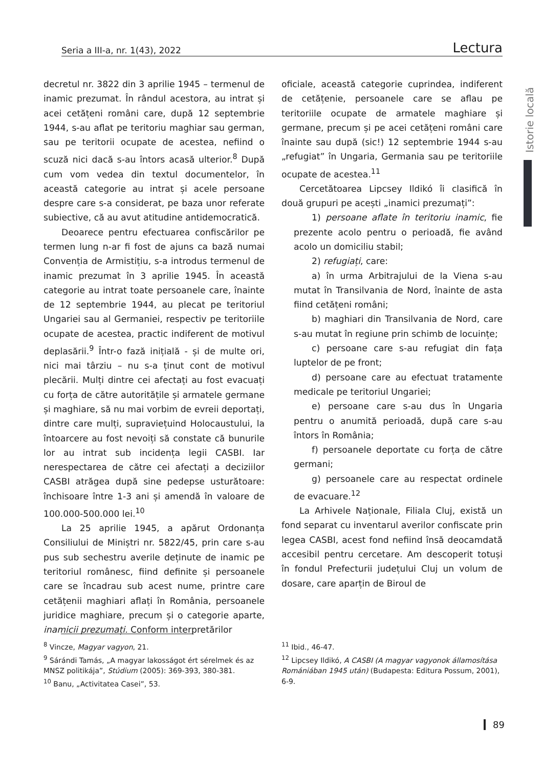Seria a III-a, nr. 1(43), 2022 Lectura
Istorie locală
decretul nr. 3822 din 3 aprilie 1945 – termenul de inamic prezumat. În rândul acestora, au intrat și acei cetățeni români care, după 12 septembrie 1944, s-au aflat pe teritoriu maghiar sau german, sau pe teritorii ocupate de acestea, nefiind o scuză nici dacă s-au întors acasă ulterior.<sup>8</sup> După cum vom vedea din textul documentelor, în această categorie au intrat și acele persoane despre care s-a considerat, pe baza unor referate subiective, că au avut atitudine antidemocratică.
Deoarece pentru efectuarea confiscărilor pe termen lung n-ar fi fost de ajuns ca bază numai Convenția de Armistițiu, s-a introdus termenul de inamic prezumat în 3 aprilie 1945. În această categorie au intrat toate persoanele care, înainte de 12 septembrie 1944, au plecat pe teritoriul Ungariei sau al Germaniei, respectiv pe teritoriile ocupate de acestea, practic indiferent de motivul deplasării.<sup>9</sup> Într-o fază inițială - și de multe ori, nici mai târziu – nu s-a ținut cont de motivul plecării. Mulți dintre cei afectați au fost evacuați cu forța de către autoritățile și armatele germane și maghiare, să nu mai vorbim de evreii deportați, dintre care mulți, supraviețuind Holocaustului, la întoarcere au fost nevoiți să constate că bunurile lor au intrat sub incidența legii CASBI. Iar nerespectarea de către cei afectați a deciziilor CASBI atrăgea după sine pedepse usturătoare: închisoare între 1-3 ani și amendă în valoare de 100.000-500.000 lei.<sup>10</sup>
La 25 aprilie 1945, a apărut Ordonanța Consiliului de Miniștri nr. 5822/45, prin care s-au pus sub sechestru averile deținute de inamic pe teritoriul românesc, fiind definite și persoanele care se încadrau sub acest nume, printre care cetățenii maghiari aflați în România, persoanele juridice maghiare, precum și o categorie aparte, inamicii prezumați. Conform interpretărilor
oficiale, această categorie cuprindea, indiferent de cetățenie, persoanele care se aflau pe teritoriile ocupate de armatele maghiare și germane, precum și pe acei cetățeni români care înainte sau după (sic!) 12 septembrie 1944 s-au „refugiat” în Ungaria, Germania sau pe teritoriile ocupate de acestea.<sup>11</sup>
Cercetătoarea Lipcsey Ildikó îi clasifică în două grupuri pe acești „inamici prezumați”:
1) persoane aflate în teritoriu inamic, fie prezente acolo pentru o perioadă, fie având acolo un domiciliu stabil;
2) refugiați, care:
a) în urma Arbitrajului de la Viena s-au mutat în Transilvania de Nord, înainte de asta fiind cetățeni români;
b) maghiari din Transilvania de Nord, care s-au mutat în regiune prin schimb de locuințe;
c) persoane care s-au refugiat din fața luptelor de pe front;
d) persoane care au efectuat tratamente medicale pe teritoriul Ungariei;
e) persoane care s-au dus în Ungaria pentru o anumită perioadă, după care s-au întors în România;
f) persoanele deportate cu forța de către germani;
g) persoanele care au respectat ordinele de evacuare.<sup>12</sup>
La Arhivele Naționale, Filiala Cluj, există un fond separat cu inventarul averilor confiscate prin legea CASBI, acest fond nefiind însă deocamdată accesibil pentru cercetare. Am descoperit totuși în fondul Prefecturii județului Cluj un volum de dosare, care aparțin de Biroul de
<sup>8</sup> Vincze, Magyar vagyon, 21.
<sup>9</sup> Sárándi Tamás, „A magyar lakosságot ért sérelmek és az MNSZ politikája”, Stúdium (2005): 369-393, 380-381.
<sup>10</sup> Banu, „Activitatea Casei”, 53.
<sup>11</sup> Ibid., 46-47.
<sup>12</sup> Lipcsey Ildikó, A CASBI (A magyar vagyonok államosítása Romániában 1945 után) (Budapesta: Editura Possum, 2001), 6-9.
89